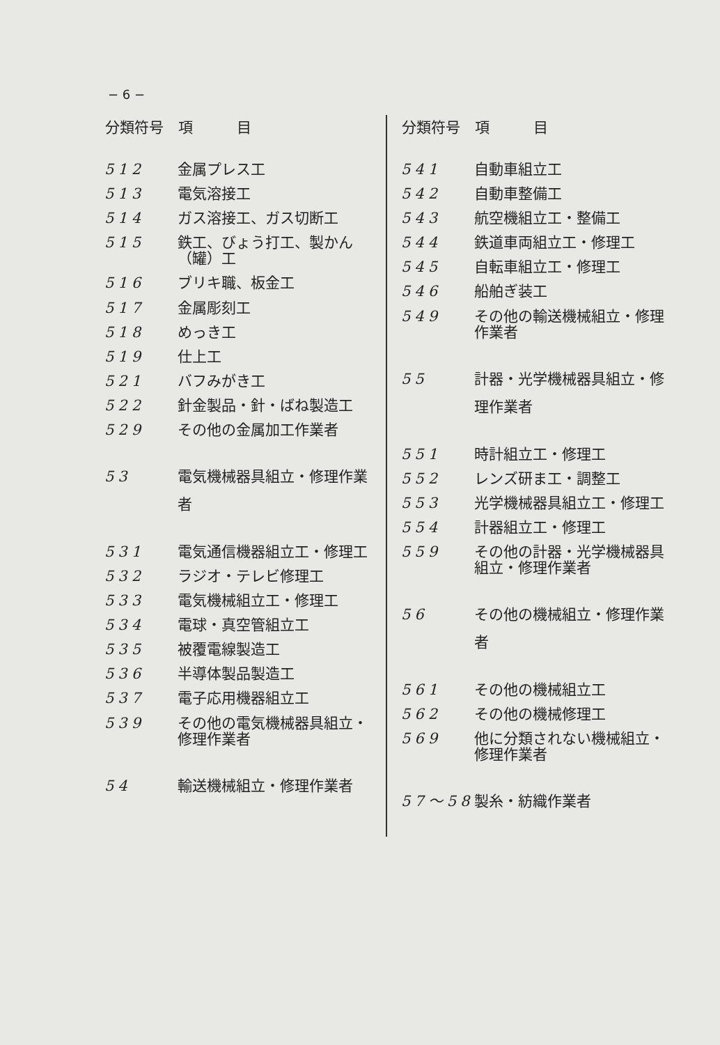− 6 −
| 分類符号 | 項 目 |
| --- | --- |
| 512 | 金属プレス工 |
| 513 | 電気溶接工 |
| 514 | ガス溶接工、ガス切断工 |
| 515 | 鉄工、びょう打工、製かん（罐）工 |
| 516 | ブリキ職、板金工 |
| 517 | 金属彫刻工 |
| 518 | めっき工 |
| 519 | 仕上工 |
| 521 | バフみがき工 |
| 522 | 針金製品・針・ばね製造工 |
| 529 | その他の金属加工作業者 |
| 53 | 電気機械器具組立・修理作業者 |
| 531 | 電気通信機器組立工・修理工 |
| 532 | ラジオ・テレビ修理工 |
| 533 | 電気機械組立工・修理工 |
| 534 | 電球・真空管組立工 |
| 535 | 被覆電線製造工 |
| 536 | 半導体製品製造工 |
| 537 | 電子応用機器組立工 |
| 539 | その他の電気機械器具組立・修理作業者 |
| 54 | 輸送機械組立・修理作業者 |
| 分類符号 | 項 目 |
| --- | --- |
| 541 | 自動車組立工 |
| 542 | 自動車整備工 |
| 543 | 航空機組立工・整備工 |
| 544 | 鉄道車両組立工・修理工 |
| 545 | 自転車組立工・修理工 |
| 546 | 船舶ぎ装工 |
| 549 | その他の輸送機械組立・修理作業者 |
| 55 | 計器・光学機械器具組立・修理作業者 |
| 551 | 時計組立工・修理工 |
| 552 | レンズ研ま工・調整工 |
| 553 | 光学機械器具組立工・修理工 |
| 554 | 計器組立工・修理工 |
| 559 | その他の計器・光学機械器具組立・修理作業者 |
| 56 | その他の機械組立・修理作業者 |
| 561 | その他の機械組立工 |
| 562 | その他の機械修理工 |
| 569 | 他に分類されない機械組立・修理作業者 |
| 57～58 | 製糸・紡織作業者 |